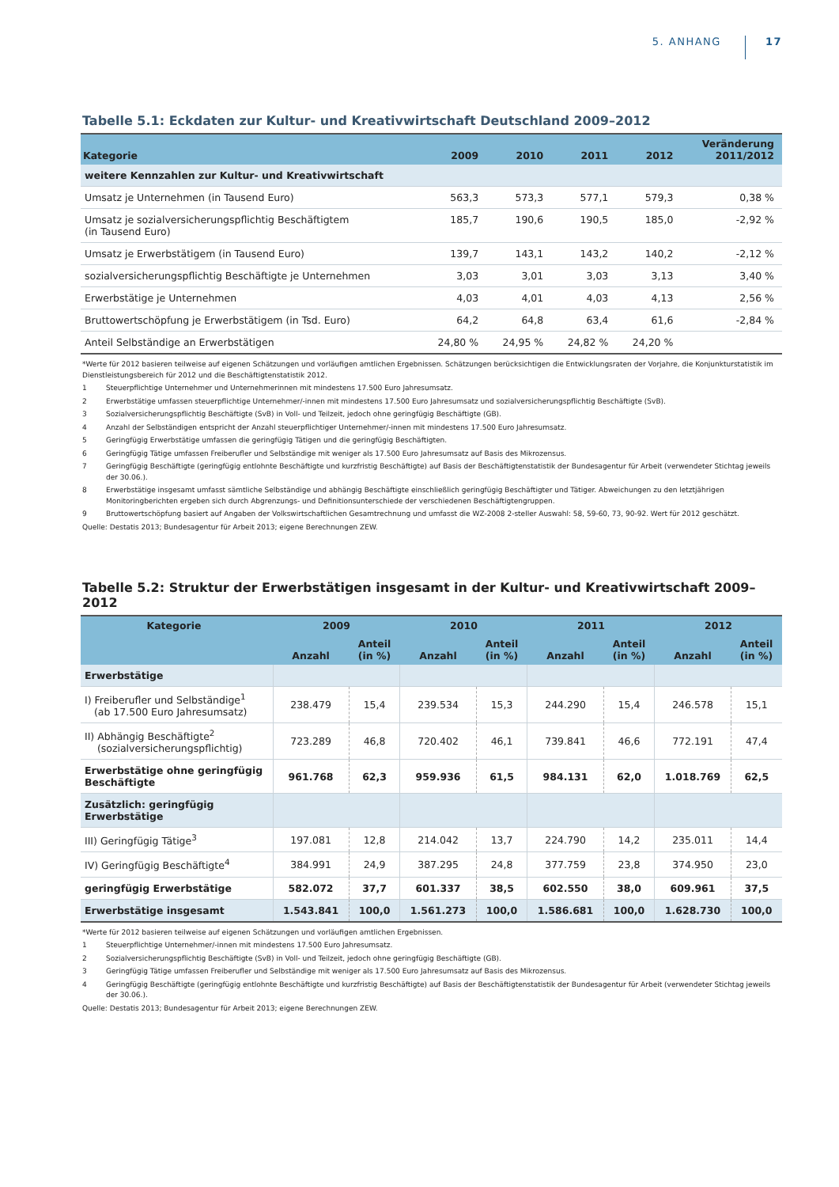5. ANHANG 17
Tabelle 5.1: Eckdaten zur Kultur- und Kreativwirtschaft Deutschland 2009–2012
| Kategorie | 2009 | 2010 | 2011 | 2012 | Veränderung 2011/2012 |
| --- | --- | --- | --- | --- | --- |
| weitere Kennzahlen zur Kultur- und Kreativwirtschaft | | | | | |
| Umsatz je Unternehmen (in Tausend Euro) | 563,3 | 573,3 | 577,1 | 579,3 | 0,38 % |
| Umsatz je sozialversicherungspflichtig Beschäftigtem (in Tausend Euro) | 185,7 | 190,6 | 190,5 | 185,0 | -2,92 % |
| Umsatz je Erwerbstätigem (in Tausend Euro) | 139,7 | 143,1 | 143,2 | 140,2 | -2,12 % |
| sozialversicherungspflichtig Beschäftigte je Unternehmen | 3,03 | 3,01 | 3,03 | 3,13 | 3,40 % |
| Erwerbstätige je Unternehmen | 4,03 | 4,01 | 4,03 | 4,13 | 2,56 % |
| Bruttowertschöpfung je Erwerbstätigem (in Tsd. Euro) | 64,2 | 64,8 | 63,4 | 61,6 | -2,84 % |
| Anteil Selbständige an Erwerbstätigen | 24,80 % | 24,95 % | 24,82 % | 24,20 % | |
*Werte für 2012 basieren teilweise auf eigenen Schätzungen und vorläufigen amtlichen Ergebnissen. Schätzungen berücksichtigen die Entwicklungsraten der Vorjahre, die Konjunkturstatistik im Dienstleistungsbereich für 2012 und die Beschäftigtenstatistik 2012.
1 Steuerpflichtige Unternehmer und Unternehmerinnen mit mindestens 17.500 Euro Jahresumsatz.
2 Erwerbstätige umfassen steuerpflichtige Unternehmer/-innen mit mindestens 17.500 Euro Jahresumsatz und sozialversicherungspflichtig Beschäftigte (SvB).
3 Sozialversicherungspflichtig Beschäftigte (SvB) in Voll- und Teilzeit, jedoch ohne geringfügig Beschäftigte (GB).
4 Anzahl der Selbständigen entspricht der Anzahl steuerpflichtiger Unternehmer/-innen mit mindestens 17.500 Euro Jahresumsatz.
5 Geringfügig Erwerbstätige umfassen die geringfügig Tätigen und die geringfügig Beschäftigten.
6 Geringfügig Tätige umfassen Freiberufler und Selbständige mit weniger als 17.500 Euro Jahresumsatz auf Basis des Mikrozensus.
7 Geringfügig Beschäftigte (geringfügig entlohnte Beschäftigte und kurzfristig Beschäftigte) auf Basis der Beschäftigtenstatistik der Bundesagentur für Arbeit (verwendeter Stichtag jeweils der 30.06.).
8 Erwerbstätige insgesamt umfasst sämtliche Selbständige und abhängig Beschäftigte einschließlich geringfügig Beschäftigter und Tätiger. Abweichungen zu den letztjährigen Monitoringberichten ergeben sich durch Abgrenzungs- und Definitionsunterschiede der verschiedenen Beschäftigtengruppen.
9 Bruttowertschöpfung basiert auf Angaben der Volkswirtschaftlichen Gesamtrechnung und umfasst die WZ-2008 2-steller Auswahl: 58, 59-60, 73, 90-92. Wert für 2012 geschätzt.
Quelle: Destatis 2013; Bundesagentur für Arbeit 2013; eigene Berechnungen ZEW.
Tabelle 5.2: Struktur der Erwerbstätigen insgesamt in der Kultur- und Kreativwirtschaft 2009–2012
| Kategorie | 2009 | | 2010 | | 2011 | | 2012 | |
| --- | --- | --- | --- | --- | --- | --- | --- | --- |
| | Anzahl | Anteil (in %) | Anzahl | Anteil (in %) | Anzahl | Anteil (in %) | Anzahl | Anteil (in %) |
| Erwerbstätige | | | | | | | | |
| I) Freiberufler und Selbständige<sup>1</sup> (ab 17.500 Euro Jahresumsatz) | 238.479 | 15,4 | 239.534 | 15,3 | 244.290 | 15,4 | 246.578 | 15,1 |
| II) Abhängig Beschäftigte<sup>2</sup> (sozialversicherungspflichtig) | 723.289 | 46,8 | 720.402 | 46,1 | 739.841 | 46,6 | 772.191 | 47,4 |
| Erwerbstätige ohne geringfügig Beschäftigte | 961.768 | 62,3 | 959.936 | 61,5 | 984.131 | 62,0 | 1.018.769 | 62,5 |
| Zusätzlich: geringfügig Erwerbstätige | | | | | | | | |
| III) Geringfügig Tätige<sup>3</sup> | 197.081 | 12,8 | 214.042 | 13,7 | 224.790 | 14,2 | 235.011 | 14,4 |
| IV) Geringfügig Beschäftigte<sup>4</sup> | 384.991 | 24,9 | 387.295 | 24,8 | 377.759 | 23,8 | 374.950 | 23,0 |
| geringfügig Erwerbstätige | 582.072 | 37,7 | 601.337 | 38,5 | 602.550 | 38,0 | 609.961 | 37,5 |
| Erwerbstätige insgesamt | 1.543.841 | 100,0 | 1.561.273 | 100,0 | 1.586.681 | 100,0 | 1.628.730 | 100,0 |
*Werte für 2012 basieren teilweise auf eigenen Schätzungen und vorläufigen amtlichen Ergebnissen.
1 Steuerpflichtige Unternehmer/-innen mit mindestens 17.500 Euro Jahresumsatz.
2 Sozialversicherungspflichtig Beschäftigte (SvB) in Voll- und Teilzeit, jedoch ohne geringfügig Beschäftigte (GB).
3 Geringfügig Tätige umfassen Freiberufler und Selbständige mit weniger als 17.500 Euro Jahresumsatz auf Basis des Mikrozensus.
4 Geringfügig Beschäftigte (geringfügig entlohnte Beschäftigte und kurzfristig Beschäftigte) auf Basis der Beschäftigtenstatistik der Bundesagentur für Arbeit (verwendeter Stichtag jeweils der 30.06.).
Quelle: Destatis 2013; Bundesagentur für Arbeit 2013; eigene Berechnungen ZEW.